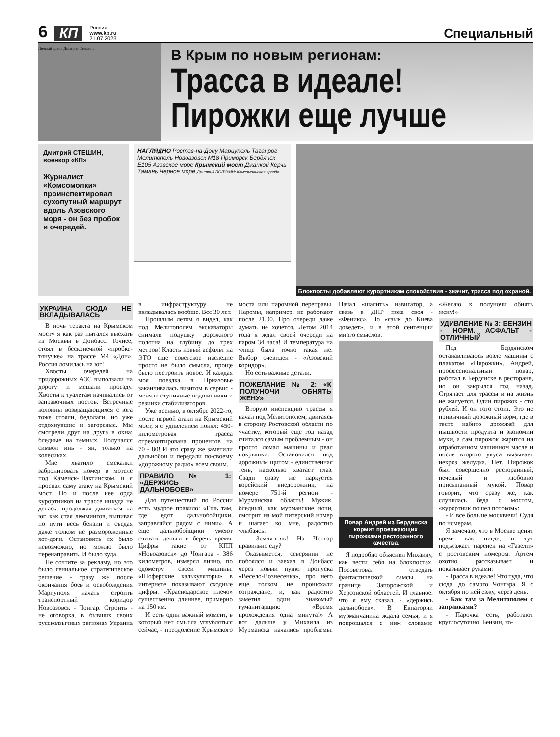6 КП
Россия
www.kp.ru
21.07.2023
Специальный
Личный архив Дмитрия Стешина
В Крым по новым регионам:
Трасса в идеале!
Пирожки еще лучше
Дмитрий СТЕШИН, военкор «КП»
Журналист «Комсомолки» проинспектировал сухопутный маршрут вдоль Азовского моря - он без пробок и очередей.
НАГЛЯДНО Ростов-на-Дону Мариуполь Таганрог Мелитополь Новоазовск М18 Приморск Бердянск E105 Азовское море Крымский мост Джанкой Керчь Тамань Черное море Дмитрий ПОЛУХИН/ Комсомольская правда
Блокпосты добавляют курортникам спокойствия - значит, трасса под охраной.
УКРАИНА СЮДА НЕ ВКЛАДЫВАЛАСЬ
В ночь теракта на Крымском мосту я как раз пытался выехать из Москвы в Донбасс. Точнее, стоял в бесконечной «пробке-тянучке» на трассе М4 «Дон». Россия ломилась на юг!
Хвосты очередей на придорожных АЗС выползали на дорогу и мешали проезду. Хвосты к туалетам начинались от заправочных постов. Встречные колонны возвращающихся с юга тоже стояли, бедолаги, но уже отдохнувшие и загорелые. Мы смотрели друг на друга в окна: бледные на темных. Получался символ инь - ян, только на колесиках.
Мне хватило смекалки забронировать номер в мотеле под Каменск-Шахтинском, и я проспал саму атаку на Крымский мост. Но и после нее орда курортников на трассе никуда не делась, продолжая двигаться на юг, как стая леммингов, выпивая по пути весь бензин и съедая даже толком не размороженные хот-доги. Остановить их было невозможно, но можно было перенаправить. И было куда.
Не сочтите за рекламу, но это было гениальное стратегическое решение - сразу же после окончания боев и освобождения Мариуполя начать строить транспортный коридор Новоазовск - Чонгар. Строить - не оговорка, в бывших своих русскоязычных регионах Украина в инфраструктуру не вкладывалась вообще. Все 30 лет.
Прошлым летом я видел, как под Мелитополем экскаваторы снимали подушку дорожного полотна на глубину до трех метров! Класть новый асфальт на ЭТО еще советское наследие просто не было смысла, проще было построить новое. И каждая моя поездка в Приазовье заканчивалась визитом в сервис - меняли ступичные подшипники и резинки стабилизаторов.
Уже осенью, в октябре 2022-го, после первой атаки на Крымский мост, я с удивлением понял: 450-километровая трасса отремонтирована процентов на 70 - 80! И это сразу же заметили дальнобои и передали по-своему «дорожному радио» всем своим.
ПРАВИЛО № 1: «ДЕРЖИСЬ ДАЛЬНОБОЕВ»
Для путешествий по России есть мудрое правило: «Ешь там, где едят дальнобойщики, заправляйся рядом с ними». А еще дальнобойщики умеют считать деньги и беречь время. Цифры такие: от КПП «Новоазовск» до Чонгара - 386 километров, измерял лично, по одометру своей машины. «Шоферские калькуляторы» в интернете показывают сходные цифры. «Краснодарское плечо» существенно длиннее, примерно на 150 км.
И есть один важный момент, в который нет смысла углубляться сейчас, - преодоление Крымского моста или паромной переправы. Паромы, например, не работают после 21.00. Про очереди даже думать не хочется. Летом 2014 года я ждал своей очереди на паром 34 часа! И температура на улице была точно такая же. Выбор очевиден - «Азовский коридор».
Но есть важные детали.
ПОЖЕЛАНИЕ № 2: «К ПОЛУНОЧИ ОБНЯТЬ ЖЕНУ»
Вторую инспекцию трассы я начал под Мелитополем, двигаясь в сторону Ростовской области по участку, который еще год назад считался самым проблемным - он просто ломал машины и рвал покрышки. Остановился под дорожным щитом - единственная тень, насколько хватает глаз. Сзади сразу же паркуется корейский внедорожник, на номере 751-й регион - Мурманская область! Мужик, бледный, как мурманские ночи, смотрит на мой питерский номер и шагает ко мне, радостно улыбаясь.
- Земля-я-як! На Чонгар правильно еду?
Оказывается, северянин не побоялся и заехал в Донбасс через новый пункт пропуска «Весело-Вознесенка», про него еще толком не пронюхали сограждане, и, как радостно заметил один знакомый гуманитарщик: «Время прохождения одна минута!» А вот дальше у Михаила из Мурманска начались проблемы. Начал «шалить» навигатор, а связь в ДНР пока своя - «Феникс». Но «язык до Киева доведет», и в этой сентенции много смыслов.
Повар Андрей из Бердянска кормит проезжающих пирожками ресторанного качества.
Я подробно объяснил Михаилу, как вести себя на блокпостах. Посоветовал отведать фантастической самсы на границе Запорожской и Херсонской областей. И главное, что я ему сказал, - «держись дальнобоев». В Евпатории мурманчанина ждала семья, и я попрощался с ним словами: «Желаю к полуночи обнять жену!»
УДИВЛЕНИЕ № 3: БЕНЗИН - НОРМ. АСФАЛЬТ - ОТЛИЧНЫЙ
Под Бердянском останавливаюсь возле машины с плакатом «Пирожки». Андрей, профессиональный повар, работал в Бердянске в ресторане, но он закрылся год назад. Стряпает для трассы и на жизнь не жалуется. Один пирожок - сто рублей. И он того стоит. Это не привычный дорожный корм, где в тесто набито дрожжей для пышности продукта и экономии муки, а сам пирожок жарится на отработанном машинном масле и после второго укуса вызывает некроз желудка. Нет. Пирожок был совершенно ресторанный, печеный и любовно присыпанный мукой. Повар говорит, что сразу же, как случилась беда с мостом, «курортник пошел потоком»:
- И все больше москвичи! Судя по номерам.
Я замечаю, что в Москве ценят время как нигде, и тут подъезжает паренек на «Газели» с ростовским номером. Артем охотно рассказывает и показывает руками:
- Трасса в идеале! Что туда, что сюда, до самого Чонгара. Я с октября по ней езжу, через день.
- Как там за Мелитополем с заправками?
- Парочка есть, работают круглосуточно. Бензин, ко-